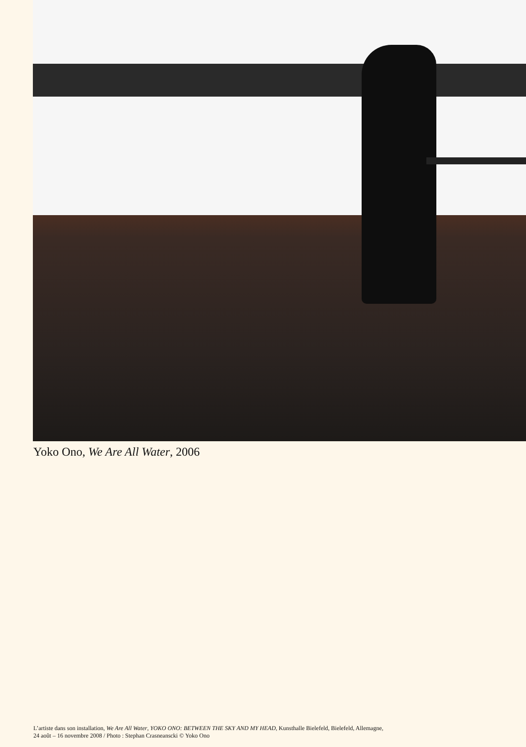Yoko Ono, We Are All Water, 2006
L’artiste dans son installation, We Are All Water, YOKO ONO: BETWEEN THE SKY AND MY HEAD, Kunsthalle Bielefeld, Bielefeld, Allemagne,
24 août – 16 novembre 2008 / Photo : Stephan Crasneanscki © Yoko Ono